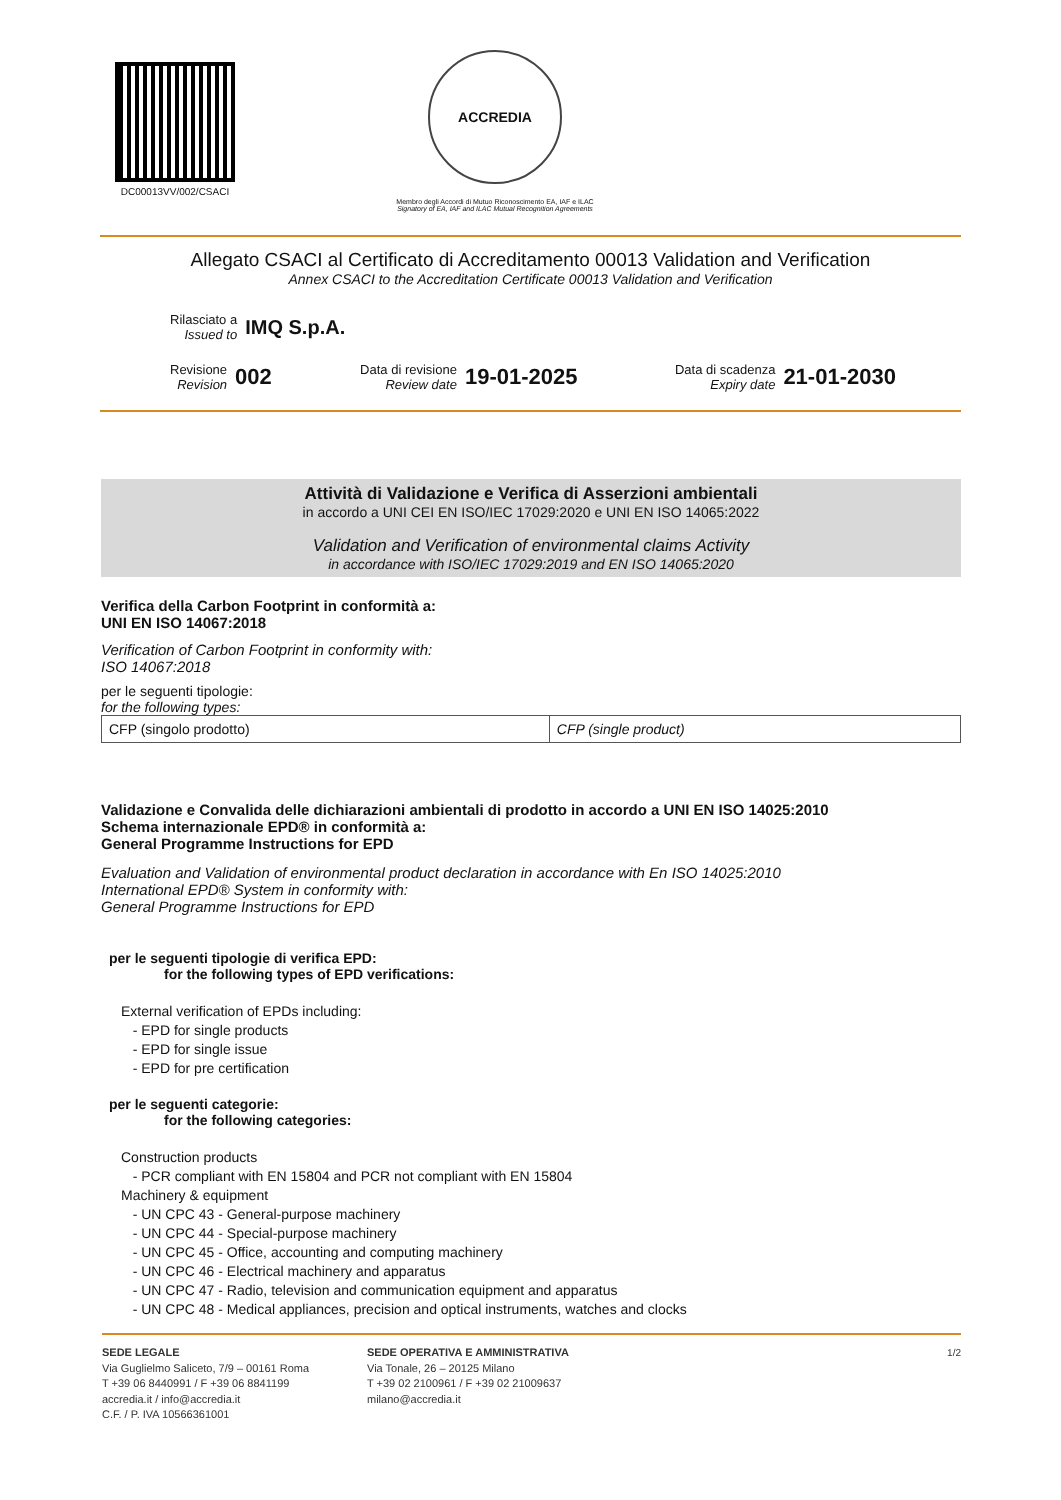DC00013VV/002/CSACI
ACCREDIA
Membro degli Accordi di Mutuo Riconoscimento EA, IAF e ILAC
Signatory of EA, IAF and ILAC Mutual Recognition Agreements
Allegato CSACI al Certificato di Accreditamento 00013 Validation and Verification
Annex CSACI to the Accreditation Certificate 00013 Validation and Verification
Rilasciato a
Issued to
IMQ S.p.A.
Revisione
Revision
002
Data di revisione
Review date
19-01-2025
Data di scadenza
Expiry date
21-01-2030
Attività di Validazione e Verifica di Asserzioni ambientali
in accordo a UNI CEI EN ISO/IEC 17029:2020 e UNI EN ISO 14065:2022
Validation and Verification of environmental claims Activity
in accordance with ISO/IEC 17029:2019 and EN ISO 14065:2020
Verifica della Carbon Footprint in conformità a:
UNI EN ISO 14067:2018
Verification of Carbon Footprint in conformity with:
ISO 14067:2018
per le seguenti tipologie:
for the following types:
| CFP (singolo prodotto) | CFP (single product) |
Validazione e Convalida delle dichiarazioni ambientali di prodotto in accordo a UNI EN ISO 14025:2010
Schema internazionale EPD® in conformità a:
General Programme Instructions for EPD
Evaluation and Validation of environmental product declaration in accordance with En ISO 14025:2010
International EPD® System in conformity with:
General Programme Instructions for EPD
per le seguenti tipologie di verifica EPD:
for the following types of EPD verifications:
External verification of EPDs including:
- EPD for single products
- EPD for single issue
- EPD for pre certification
per le seguenti categorie:
for the following categories:
Construction products
- PCR compliant with EN 15804 and PCR not compliant with EN 15804
Machinery & equipment
- UN CPC 43 - General-purpose machinery
- UN CPC 44 - Special-purpose machinery
- UN CPC 45 - Office, accounting and computing machinery
- UN CPC 46 - Electrical machinery and apparatus
- UN CPC 47 - Radio, television and communication equipment and apparatus
- UN CPC 48 - Medical appliances, precision and optical instruments, watches and clocks
SEDE LEGALE
Via Guglielmo Saliceto, 7/9 – 00161 Roma
T +39 06 8440991 / F +39 06 8841199
accredia.it / info@accredia.it
C.F. / P. IVA 10566361001
SEDE OPERATIVA E AMMINISTRATIVA
Via Tonale, 26 – 20125 Milano
T +39 02 2100961 / F +39 02 21009637
milano@accredia.it
1/2